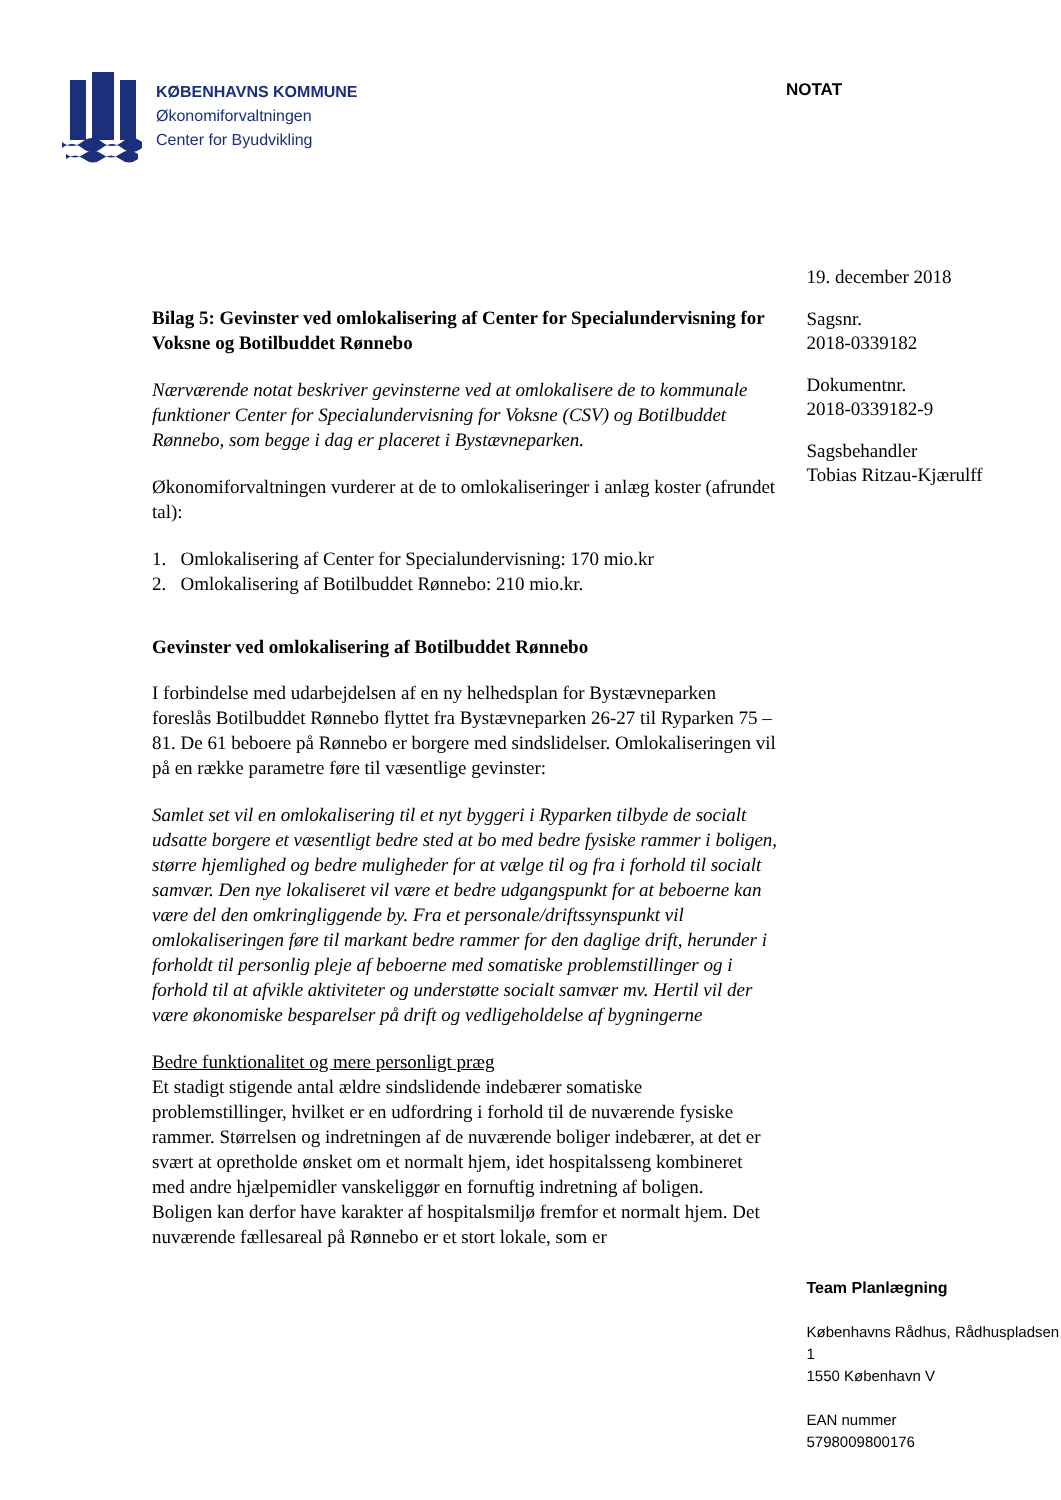KØBENHAVNS KOMMUNE
Økonomiforvaltningen
Center for Byudvikling
NOTAT
Bilag 5: Gevinster ved omlokalisering af Center for Specialundervisning for Voksne og Botilbuddet Rønnebo
Nærværende notat beskriver gevinsterne ved at omlokalisere de to kommunale funktioner Center for Specialundervisning for Voksne (CSV) og Botilbuddet Rønnebo, som begge i dag er placeret i Bystævneparken.
Økonomiforvaltningen vurderer at de to omlokaliseringer i anlæg koster (afrundet tal):
1. Omlokalisering af Center for Specialundervisning: 170 mio.kr
2. Omlokalisering af Botilbuddet Rønnebo: 210 mio.kr.
Gevinster ved omlokalisering af Botilbuddet Rønnebo
I forbindelse med udarbejdelsen af en ny helhedsplan for Bystævneparken foreslås Botilbuddet Rønnebo flyttet fra Bystævneparken 26-27 til Ryparken 75 – 81. De 61 beboere på Rønnebo er borgere med sindslidelser. Omlokaliseringen vil på en række parametre føre til væsentlige gevinster:
Samlet set vil en omlokalisering til et nyt byggeri i Ryparken tilbyde de socialt udsatte borgere et væsentligt bedre sted at bo med bedre fysiske rammer i boligen, større hjemlighed og bedre muligheder for at vælge til og fra i forhold til socialt samvær. Den nye lokaliseret vil være et bedre udgangspunkt for at beboerne kan være del den omkringliggende by. Fra et personale/driftssynspunkt vil omlokaliseringen føre til markant bedre rammer for den daglige drift, herunder i forholdt til personlig pleje af beboerne med somatiske problemstillinger og i forhold til at afvikle aktiviteter og understøtte socialt samvær mv. Hertil vil der være økonomiske besparelser på drift og vedligeholdelse af bygningerne
Bedre funktionalitet og mere personligt præg
Et stadigt stigende antal ældre sindslidende indebærer somatiske problemstillinger, hvilket er en udfordring i forhold til de nuværende fysiske rammer. Størrelsen og indretningen af de nuværende boliger indebærer, at det er svært at opretholde ønsket om et normalt hjem, idet hospitalsseng kombineret med andre hjælpemidler vanskeliggør en fornuftig indretning af boligen.
Boligen kan derfor have karakter af hospitalsmiljø fremfor et normalt hjem. Det nuværende fællesareal på Rønnebo er et stort lokale, som er
19. december 2018
Sagsnr.
2018-0339182
Dokumentnr.
2018-0339182-9
Sagsbehandler
Tobias Ritzau-Kjærulff
Team Planlægning
Københavns Rådhus, Rådhuspladsen 1
1550 København V
EAN nummer
5798009800176